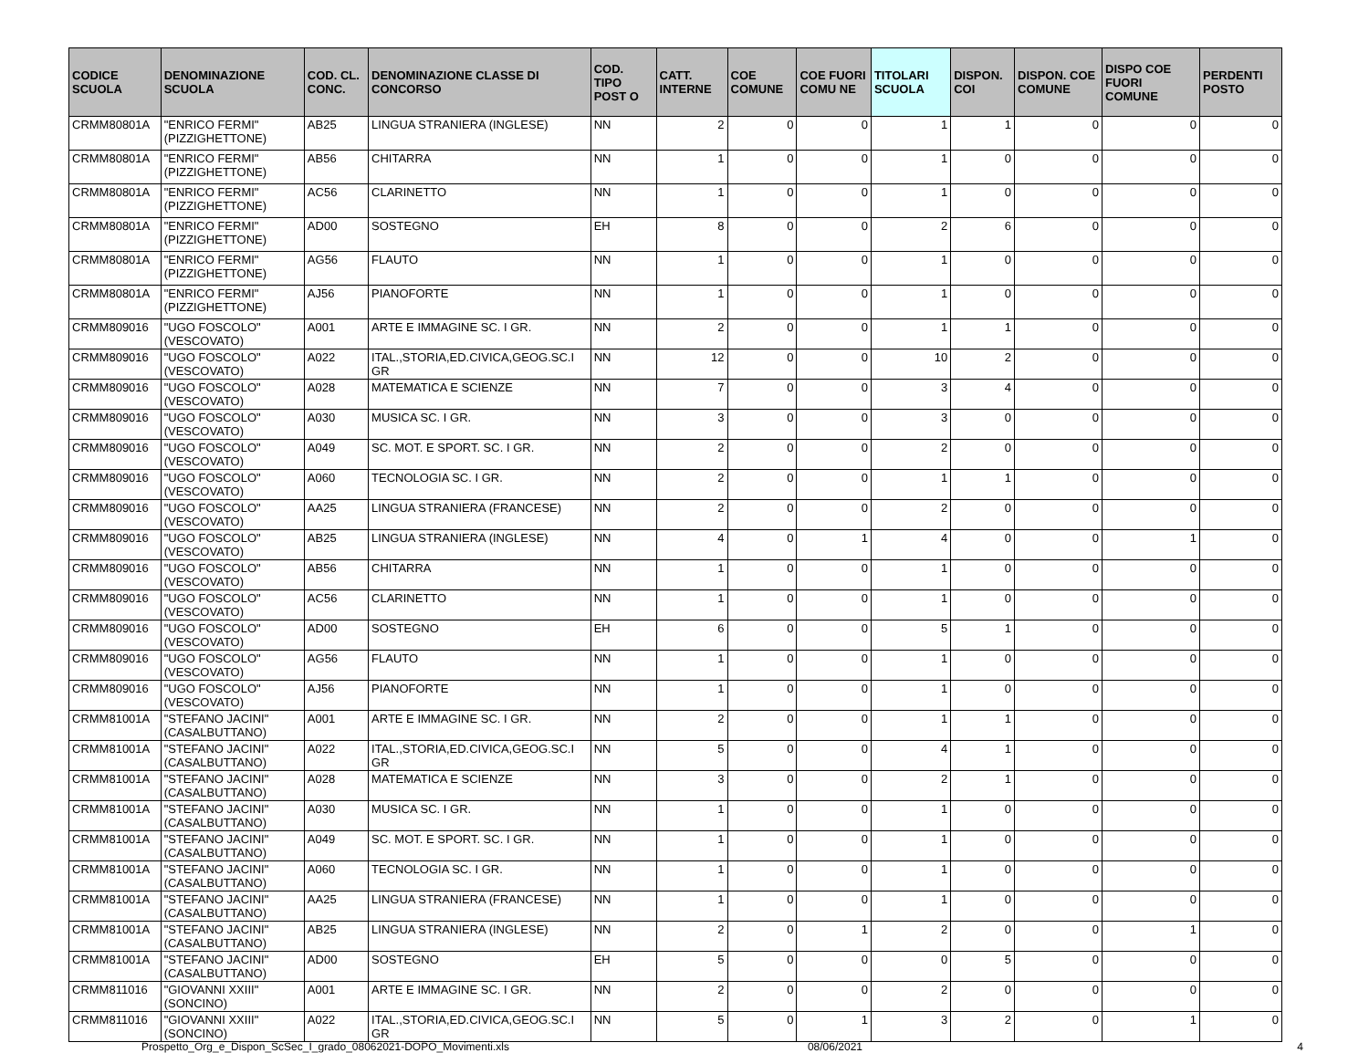| CODICE SCUOLA | DENOMINAZIONE SCUOLA | COD. CL. CONC. | DENOMINAZIONE CLASSE DI CONCORSO | COD. TIPO POST O | CATT. INTERNE | COE COMUNE | COE FUORI COMU NE | TITOLARI SCUOLA | DISPON. COI | DISPON. COE COMUNE | DISPO COE FUORI COMUNE | PERDENTI POSTO |
| --- | --- | --- | --- | --- | --- | --- | --- | --- | --- | --- | --- | --- |
| CRMM80801A | "ENRICO FERMI" (PIZZIGHETTONE) | AB25 | LINGUA STRANIERA (INGLESE) | NN | 2 | 0 | 0 | 1 | 1 | 0 | 0 | 0 |
| CRMM80801A | "ENRICO FERMI" (PIZZIGHETTONE) | AB56 | CHITARRA | NN | 1 | 0 | 0 | 1 | 0 | 0 | 0 | 0 |
| CRMM80801A | "ENRICO FERMI" (PIZZIGHETTONE) | AC56 | CLARINETTO | NN | 1 | 0 | 0 | 1 | 0 | 0 | 0 | 0 |
| CRMM80801A | "ENRICO FERMI" (PIZZIGHETTONE) | AD00 | SOSTEGNO | EH | 8 | 0 | 0 | 2 | 6 | 0 | 0 | 0 |
| CRMM80801A | "ENRICO FERMI" (PIZZIGHETTONE) | AG56 | FLAUTO | NN | 1 | 0 | 0 | 1 | 0 | 0 | 0 | 0 |
| CRMM80801A | "ENRICO FERMI" (PIZZIGHETTONE) | AJ56 | PIANOFORTE | NN | 1 | 0 | 0 | 1 | 0 | 0 | 0 | 0 |
| CRMM809016 | "UGO FOSCOLO" (VESCOVATO) | A001 | ARTE E IMMAGINE SC. I GR. | NN | 2 | 0 | 0 | 1 | 1 | 0 | 0 | 0 |
| CRMM809016 | "UGO FOSCOLO" (VESCOVATO) | A022 | ITAL.,STORIA,ED.CIVICA,GEOG.SC.I GR | NN | 12 | 0 | 0 | 10 | 2 | 0 | 0 | 0 |
| CRMM809016 | "UGO FOSCOLO" (VESCOVATO) | A028 | MATEMATICA E SCIENZE | NN | 7 | 0 | 0 | 3 | 4 | 0 | 0 | 0 |
| CRMM809016 | "UGO FOSCOLO" (VESCOVATO) | A030 | MUSICA SC. I GR. | NN | 3 | 0 | 0 | 3 | 0 | 0 | 0 | 0 |
| CRMM809016 | "UGO FOSCOLO" (VESCOVATO) | A049 | SC. MOT. E SPORT. SC. I GR. | NN | 2 | 0 | 0 | 2 | 0 | 0 | 0 | 0 |
| CRMM809016 | "UGO FOSCOLO" (VESCOVATO) | A060 | TECNOLOGIA SC. I GR. | NN | 2 | 0 | 0 | 1 | 1 | 0 | 0 | 0 |
| CRMM809016 | "UGO FOSCOLO" (VESCOVATO) | AA25 | LINGUA STRANIERA (FRANCESE) | NN | 2 | 0 | 0 | 2 | 0 | 0 | 0 | 0 |
| CRMM809016 | "UGO FOSCOLO" (VESCOVATO) | AB25 | LINGUA STRANIERA (INGLESE) | NN | 4 | 0 | 1 | 4 | 0 | 0 | 1 | 0 |
| CRMM809016 | "UGO FOSCOLO" (VESCOVATO) | AB56 | CHITARRA | NN | 1 | 0 | 0 | 1 | 0 | 0 | 0 | 0 |
| CRMM809016 | "UGO FOSCOLO" (VESCOVATO) | AC56 | CLARINETTO | NN | 1 | 0 | 0 | 1 | 0 | 0 | 0 | 0 |
| CRMM809016 | "UGO FOSCOLO" (VESCOVATO) | AD00 | SOSTEGNO | EH | 6 | 0 | 0 | 5 | 1 | 0 | 0 | 0 |
| CRMM809016 | "UGO FOSCOLO" (VESCOVATO) | AG56 | FLAUTO | NN | 1 | 0 | 0 | 1 | 0 | 0 | 0 | 0 |
| CRMM809016 | "UGO FOSCOLO" (VESCOVATO) | AJ56 | PIANOFORTE | NN | 1 | 0 | 0 | 1 | 0 | 0 | 0 | 0 |
| CRMM81001A | "STEFANO JACINI" (CASALBUTTANO) | A001 | ARTE E IMMAGINE SC. I GR. | NN | 2 | 0 | 0 | 1 | 1 | 0 | 0 | 0 |
| CRMM81001A | "STEFANO JACINI" (CASALBUTTANO) | A022 | ITAL.,STORIA,ED.CIVICA,GEOG.SC.I GR | NN | 5 | 0 | 0 | 4 | 1 | 0 | 0 | 0 |
| CRMM81001A | "STEFANO JACINI" (CASALBUTTANO) | A028 | MATEMATICA E SCIENZE | NN | 3 | 0 | 0 | 2 | 1 | 0 | 0 | 0 |
| CRMM81001A | "STEFANO JACINI" (CASALBUTTANO) | A030 | MUSICA SC. I GR. | NN | 1 | 0 | 0 | 1 | 0 | 0 | 0 | 0 |
| CRMM81001A | "STEFANO JACINI" (CASALBUTTANO) | A049 | SC. MOT. E SPORT. SC. I GR. | NN | 1 | 0 | 0 | 1 | 0 | 0 | 0 | 0 |
| CRMM81001A | "STEFANO JACINI" (CASALBUTTANO) | A060 | TECNOLOGIA SC. I GR. | NN | 1 | 0 | 0 | 1 | 0 | 0 | 0 | 0 |
| CRMM81001A | "STEFANO JACINI" (CASALBUTTANO) | AA25 | LINGUA STRANIERA (FRANCESE) | NN | 1 | 0 | 0 | 1 | 0 | 0 | 0 | 0 |
| CRMM81001A | "STEFANO JACINI" (CASALBUTTANO) | AB25 | LINGUA STRANIERA (INGLESE) | NN | 2 | 0 | 1 | 2 | 0 | 0 | 1 | 0 |
| CRMM81001A | "STEFANO JACINI" (CASALBUTTANO) | AD00 | SOSTEGNO | EH | 5 | 0 | 0 | 0 | 5 | 0 | 0 | 0 |
| CRMM811016 | "GIOVANNI XXIII" (SONCINO) | A001 | ARTE E IMMAGINE SC. I GR. | NN | 2 | 0 | 0 | 2 | 0 | 0 | 0 | 0 |
| CRMM811016 | "GIOVANNI XXIII" (SONCINO) | A022 | ITAL.,STORIA,ED.CIVICA,GEOG.SC.I GR | NN | 5 | 0 | 1 | 3 | 2 | 0 | 1 | 0 |
Prospetto_Org_e_Dispon_ScSec_I_grado_08062021-DOPO_Movimenti.xls 08/06/2021
4